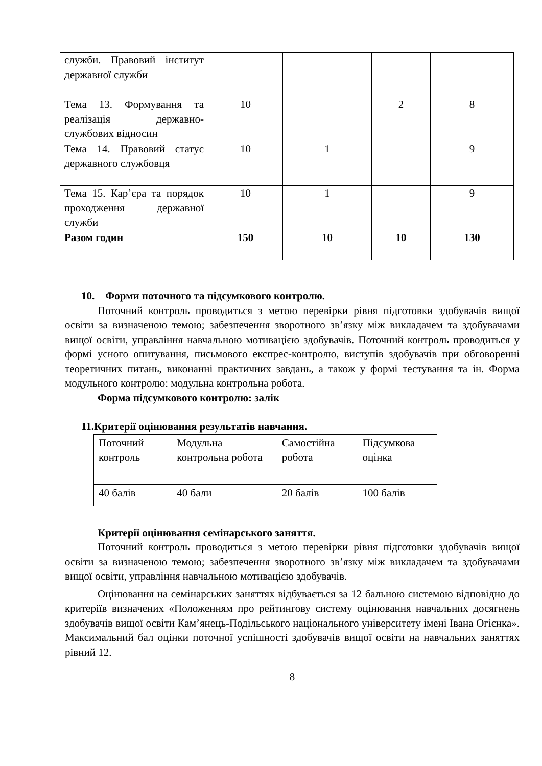| служби. Правовий інститут державної служби | | | | |
| Тема 13. Формування та реалізація державно-службових відносин | 10 | | 2 | 8 |
| Тема 14. Правовий статус державного службовця | 10 | 1 | | 9 |
| Тема 15. Кар’єра та порядок проходження державної служби | 10 | 1 | | 9 |
| Разом годин | 150 | 10 | 10 | 130 |
10. Форми поточного та підсумкового контролю.
Поточний контроль проводиться з метою перевірки рівня підготовки здобувачів вищої освіти за визначеною темою; забезпечення зворотного зв’язку між викладачем та здобувачами вищої освіти, управління навчальною мотивацією здобувачів. Поточний контроль проводиться у формі усного опитування, письмового експрес-контролю, виступів здобувачів при обговоренні теоретичних питань, виконанні практичних завдань, а також у формі тестування та ін. Форма модульного контролю: модульна контрольна робота.
Форма підсумкового контролю: залік
11.Критерії оцінювання результатів навчання.
| Поточний контроль | Модульна контрольна робота | Самостійна робота | Підсумкова оцінка |
| 40 балів | 40 бали | 20 балів | 100 балів |
Критерії оцінювання семінарського заняття.
Поточний контроль проводиться з метою перевірки рівня підготовки здобувачів вищої освіти за визначеною темою; забезпечення зворотного зв’язку між викладачем та здобувачами вищої освіти, управління навчальною мотивацією здобувачів.
Оцінювання на семінарських заняттях відбувається за 12 бальною системою відповідно до критеріїв визначених «Положенням про рейтингову систему оцінювання навчальних досягнень здобувачів вищої освіти Кам’янець-Подільського національного університету імені Івана Огієнка». Максимальний бал оцінки поточної успішності здобувачів вищої освіти на навчальних заняттях рівний 12.
8